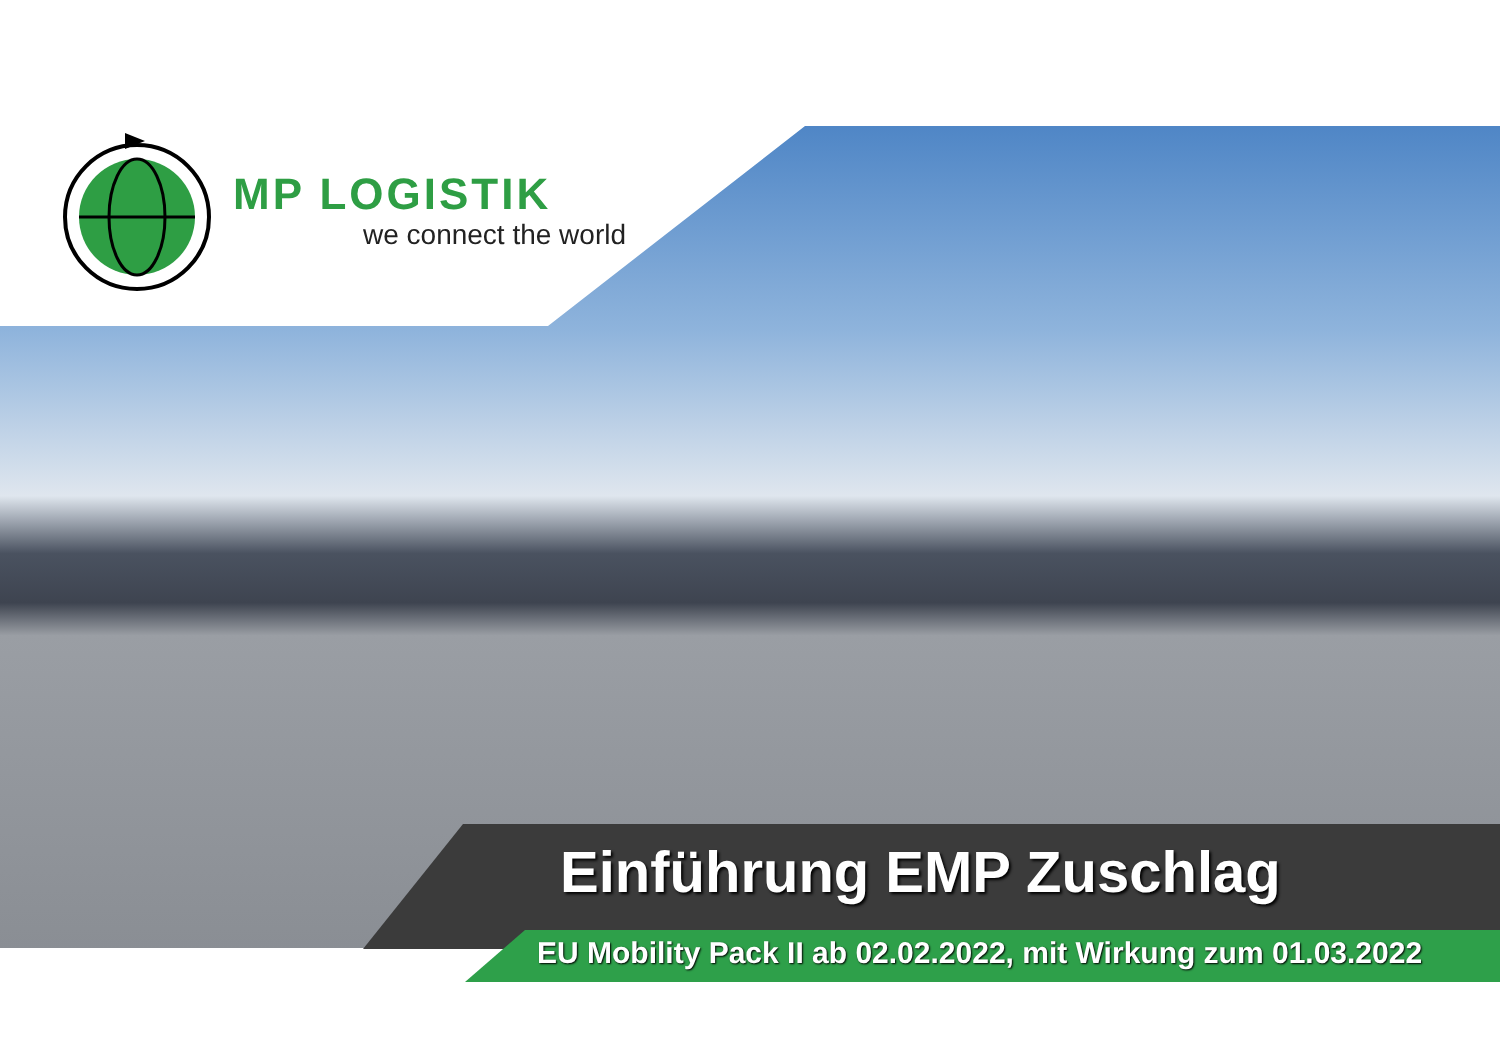MP LOGISTIK
we connect the world
Einführung EMP Zuschlag
EU Mobility Pack II ab 02.02.2022, mit Wirkung zum 01.03.2022